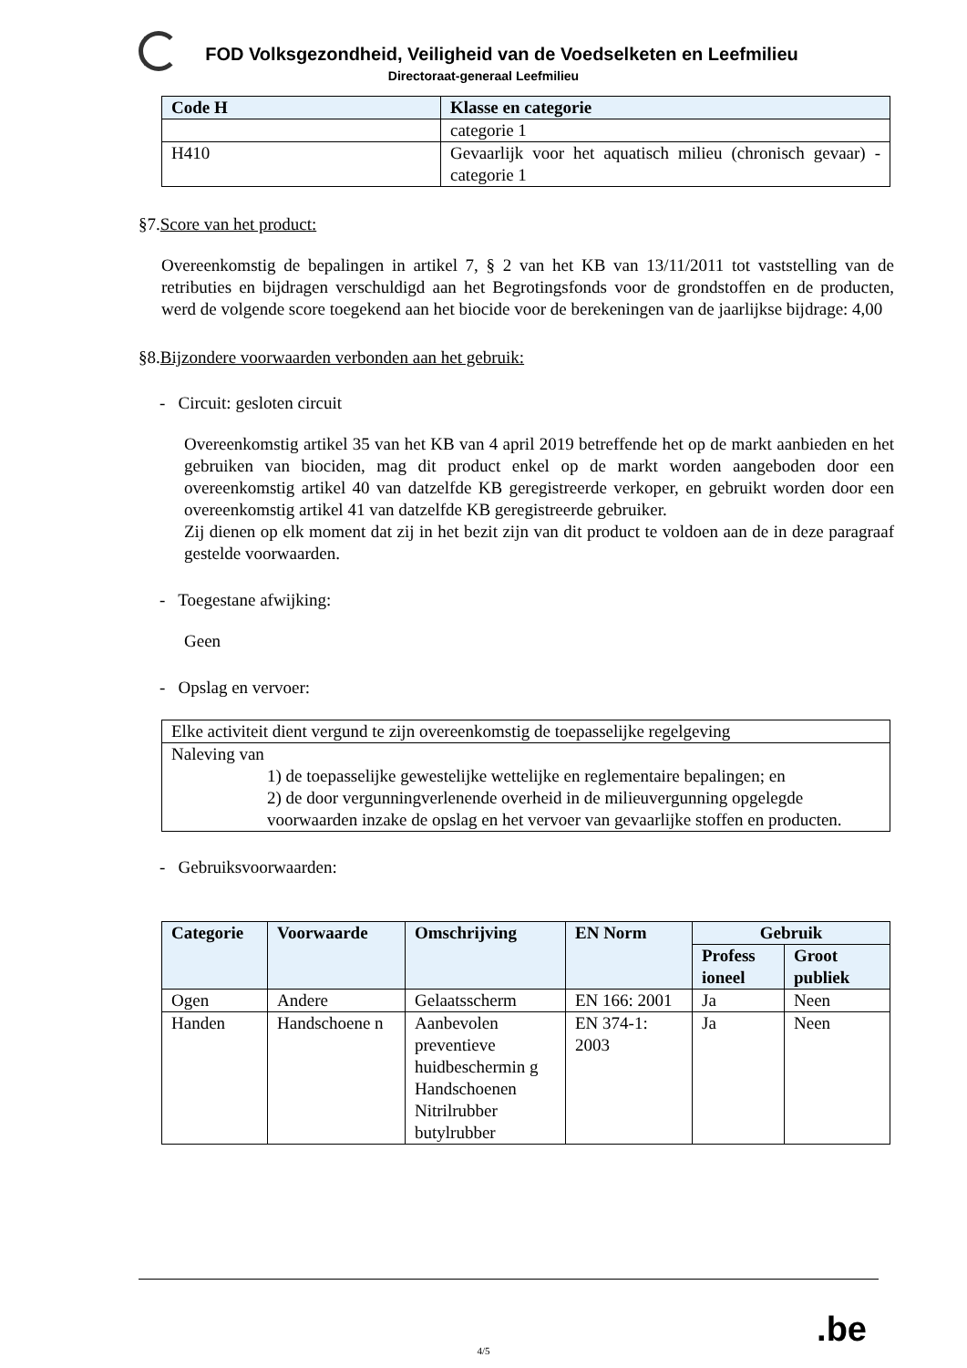FOD Volksgezondheid, Veiligheid van de Voedselketen en Leefmilieu
Directoraat-generaal Leefmilieu
| Code H | Klasse en categorie |
| --- | --- |
| | categorie 1 |
| H410 | Gevaarlijk voor het aquatisch milieu (chronisch gevaar) - categorie 1 |
§7.Score van het product:
Overeenkomstig de bepalingen in artikel 7, § 2 van het KB van 13/11/2011 tot vaststelling van de retributies en bijdragen verschuldigd aan het Begrotingsfonds voor de grondstoffen en de producten, werd de volgende score toegekend aan het biocide voor de berekeningen van de jaarlijkse bijdrage: 4,00
§8.Bijzondere voorwaarden verbonden aan het gebruik:
- Circuit: gesloten circuit
Overeenkomstig artikel 35 van het KB van 4 april 2019 betreffende het op de markt aanbieden en het gebruiken van biociden, mag dit product enkel op de markt worden aangeboden door een overeenkomstig artikel 40 van datzelfde KB geregistreerde verkoper, en gebruikt worden door een overeenkomstig artikel 41 van datzelfde KB geregistreerde gebruiker.
Zij dienen op elk moment dat zij in het bezit zijn van dit product te voldoen aan de in deze paragraaf gestelde voorwaarden.
- Toegestane afwijking:
Geen
- Opslag en vervoer:
| Elke activiteit dient vergund te zijn overeenkomstig de toepasselijke regelgeving |
| Naleving van 1) de toepasselijke gewestelijke wettelijke en reglementaire bepalingen; en 2) de door vergunningverlenende overheid in de milieuvergunning opgelegde voorwaarden inzake de opslag en het vervoer van gevaarlijke stoffen en producten. |
- Gebruiksvoorwaarden:
| Categorie | Voorwaarde | Omschrijving | EN Norm | Gebruik | |
| --- | --- | --- | --- | --- | --- |
| | | | | Profess ioneel | Groot publiek |
| Ogen | Andere | Gelaatsscherm | EN 166: 2001 | Ja | Neen |
| Handen | Handschoene n | Aanbevolen preventieve huidbeschermin g Handschoenen Nitrilrubber butylrubber | EN 374-1: 2003 | Ja | Neen |
.be
4/5